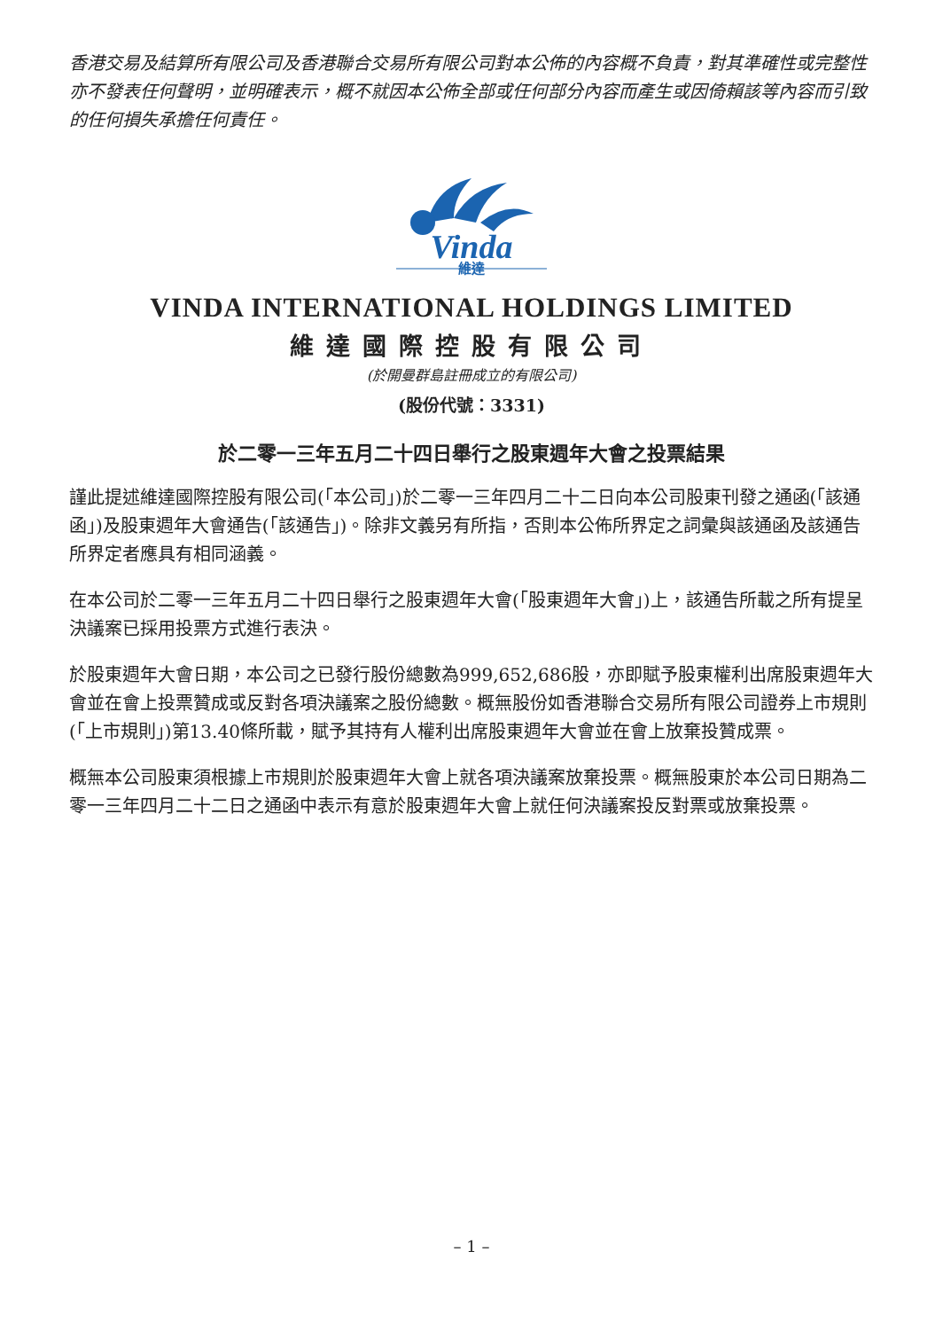香港交易及結算所有限公司及香港聯合交易所有限公司對本公佈的內容概不負責，對其準確性或完整性亦不發表任何聲明，並明確表示，概不就因本公佈全部或任何部分內容而產生或因倚賴該等內容而引致的任何損失承擔任何責任。
Vinda
維達
VINDA INTERNATIONAL HOLDINGS LIMITED
維達國際控股有限公司
(於開曼群島註冊成立的有限公司)
(股份代號：3331)
於二零一三年五月二十四日舉行之股東週年大會之投票結果
謹此提述維達國際控股有限公司(「本公司」)於二零一三年四月二十二日向本公司股東刊發之通函(「該通函」)及股東週年大會通告(「該通告」)。除非文義另有所指，否則本公佈所界定之詞彙與該通函及該通告所界定者應具有相同涵義。
在本公司於二零一三年五月二十四日舉行之股東週年大會(「股東週年大會」)上，該通告所載之所有提呈決議案已採用投票方式進行表決。
於股東週年大會日期，本公司之已發行股份總數為999,652,686股，亦即賦予股東權利出席股東週年大會並在會上投票贊成或反對各項決議案之股份總數。概無股份如香港聯合交易所有限公司證券上市規則(「上市規則」)第13.40條所載，賦予其持有人權利出席股東週年大會並在會上放棄投贊成票。
概無本公司股東須根據上市規則於股東週年大會上就各項決議案放棄投票。概無股東於本公司日期為二零一三年四月二十二日之通函中表示有意於股東週年大會上就任何決議案投反對票或放棄投票。
– 1 –